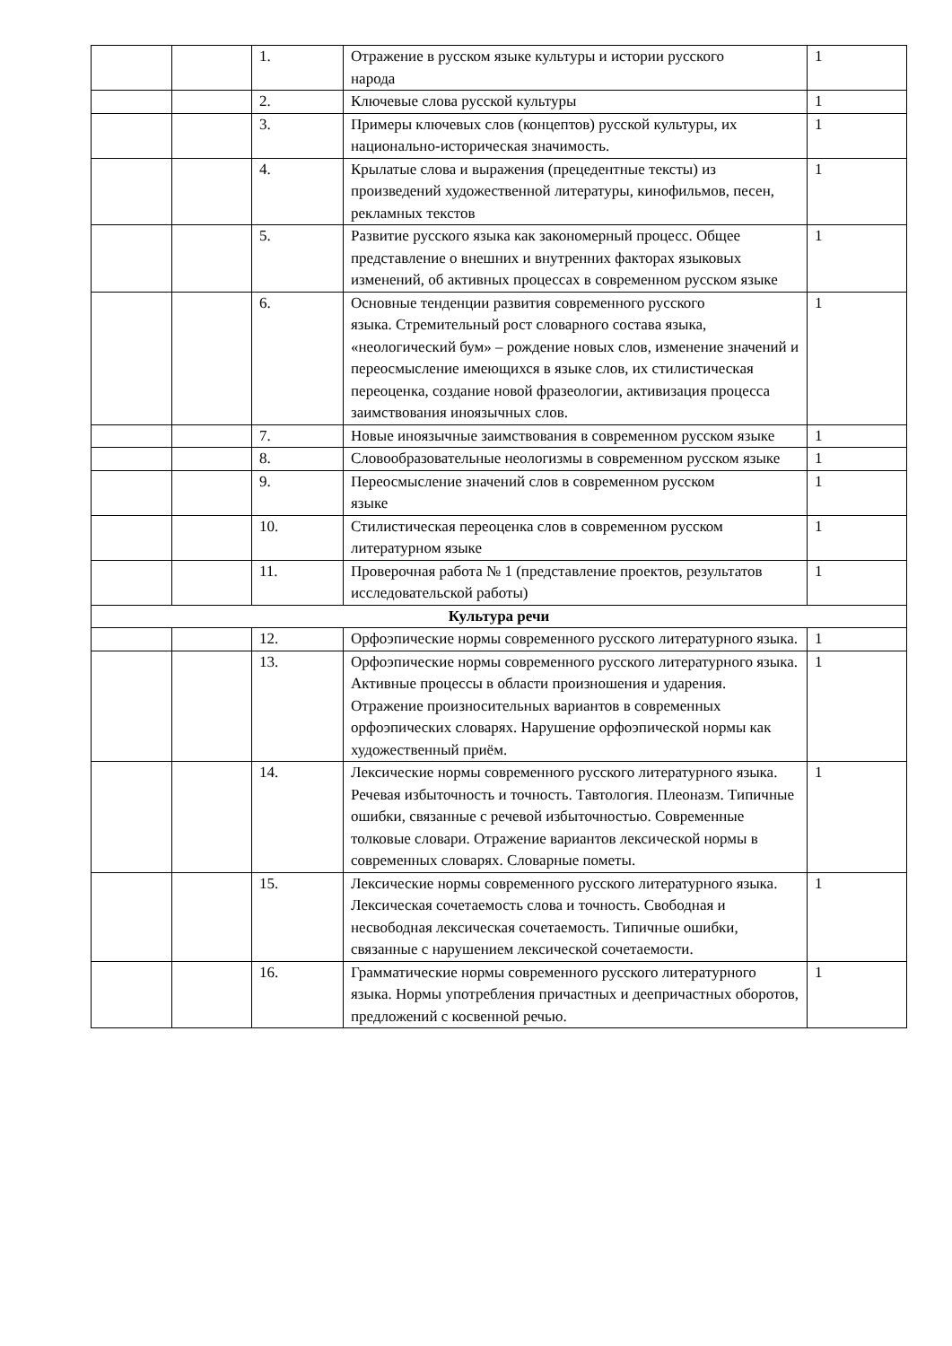| | | 1. | Отражение в русском языке культуры и истории русского народа | 1 |
| | | 2. | Ключевые слова русской культуры | 1 |
| | | 3. | Примеры ключевых слов (концептов) русской культуры, их национально-историческая значимость. | 1 |
| | | 4. | Крылатые слова и выражения (прецедентные тексты) из произведений художественной литературы, кинофильмов, песен, рекламных текстов | 1 |
| | | 5. | Развитие русского языка как закономерный процесс. Общее представление о внешних и внутренних факторах языковых изменений, об активных процессах в современном русском языке | 1 |
| | | 6. | Основные тенденции развития современного русского языка. Стремительный рост словарного состава языка, «неологический бум» – рождение новых слов, изменение значений и переосмысление имеющихся в языке слов, их стилистическая переоценка, создание новой фразеологии, активизация процесса заимствования иноязычных слов. | 1 |
| | | 7. | Новые иноязычные заимствования в современном русском языке | 1 |
| | | 8. | Словообразовательные неологизмы в современном русском языке | 1 |
| | | 9. | Переосмысление значений слов в современном русском языке | 1 |
| | | 10. | Стилистическая переоценка слов в современном русском литературном языке | 1 |
| | | 11. | Проверочная работа № 1 (представление проектов, результатов исследовательской работы) | 1 |
| Культура речи | | | | |
| | | 12. | Орфоэпические нормы современного русского литературного языка. | 1 |
| | | 13. | Орфоэпические нормы современного русского литературного языка. Активные процессы в области произношения и ударения. Отражение произносительных вариантов в современных орфоэпических словарях. Нарушение орфоэпической нормы как художественный приём. | 1 |
| | | 14. | Лексические нормы современного русского литературного языка. Речевая избыточность и точность. Тавтология. Плеоназм. Типичные ошибки, связанные с речевой избыточностью. Современные толковые словари. Отражение вариантов лексической нормы в современных словарях. Словарные пометы. | 1 |
| | | 15. | Лексические нормы современного русского литературного языка. Лексическая сочетаемость слова и точность. Свободная и несвободная лексическая сочетаемость. Типичные ошибки, связанные с нарушением лексической сочетаемости. | 1 |
| | | 16. | Грамматические нормы современного русского литературного языка. Нормы употребления причастных и деепричастных оборотов, предложений с косвенной речью. | 1 |